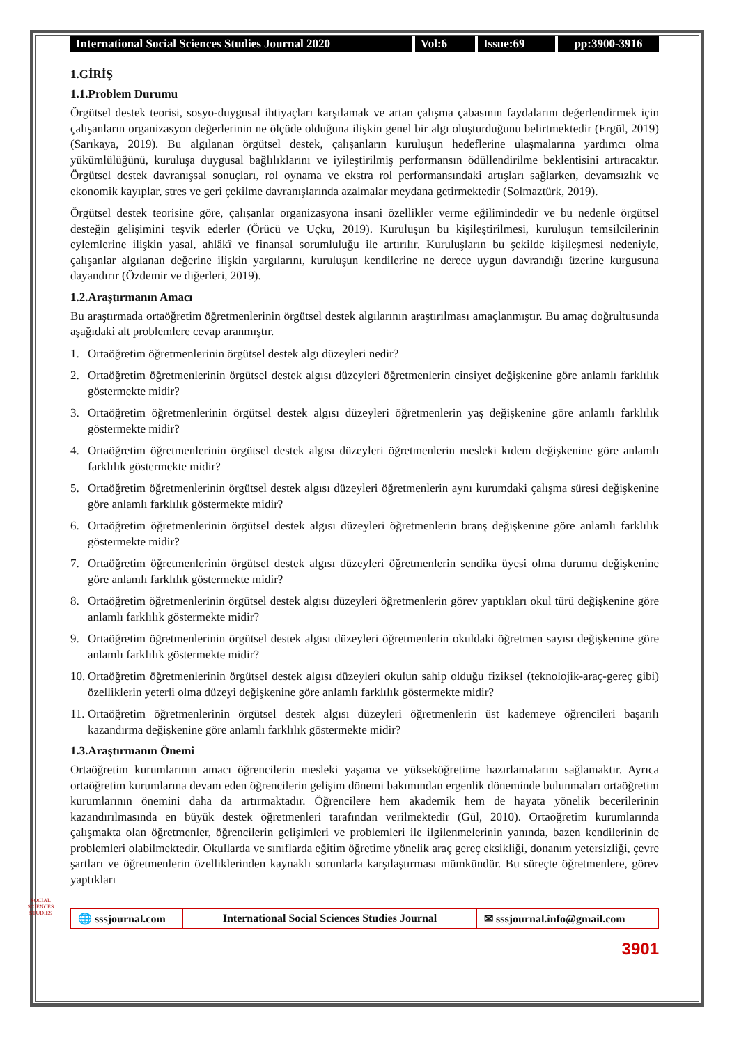International Social Sciences Studies Journal 2020
Vol:6 Issue:69 pp:3900-3916
1.GİRİŞ
1.1.Problem Durumu
Örgütsel destek teorisi, sosyo-duygusal ihtiyaçları karşılamak ve artan çalışma çabasının faydalarını değerlendirmek için çalışanların organizasyon değerlerinin ne ölçüde olduğuna ilişkin genel bir algı oluşturduğunu belirtmektedir (Ergül, 2019) (Sarıkaya, 2019). Bu algılanan örgütsel destek, çalışanların kuruluşun hedeflerine ulaşmalarına yardımcı olma yükümlülüğünü, kuruluşa duygusal bağlılıklarını ve iyileştirilmiş performansın ödüllendirilme beklentisini artıracaktır. Örgütsel destek davranışsal sonuçları, rol oynama ve ekstra rol performansındaki artışları sağlarken, devamsızlık ve ekonomik kayıplar, stres ve geri çekilme davranışlarında azalmalar meydana getirmektedir (Solmaztürk, 2019).
Örgütsel destek teorisine göre, çalışanlar organizasyona insani özellikler verme eğilimindedir ve bu nedenle örgütsel desteğin gelişimini teşvik ederler (Örücü ve Uçku, 2019). Kuruluşun bu kişileştirilmesi, kuruluşun temsilcilerinin eylemlerine ilişkin yasal, ahlâkî ve finansal sorumluluğu ile artırılır. Kuruluşların bu şekilde kişileşmesi nedeniyle, çalışanlar algılanan değerine ilişkin yargılarını, kuruluşun kendilerine ne derece uygun davrandığı üzerine kurgusuna dayandırır (Özdemir ve diğerleri, 2019).
1.2.Araştırmanın Amacı
Bu araştırmada ortaöğretim öğretmenlerinin örgütsel destek algılarının araştırılması amaçlanmıştır. Bu amaç doğrultusunda aşağıdaki alt problemlere cevap aranmıştır.
1. Ortaöğretim öğretmenlerinin örgütsel destek algı düzeyleri nedir?
2. Ortaöğretim öğretmenlerinin örgütsel destek algısı düzeyleri öğretmenlerin cinsiyet değişkenine göre anlamlı farklılık göstermekte midir?
3. Ortaöğretim öğretmenlerinin örgütsel destek algısı düzeyleri öğretmenlerin yaş değişkenine göre anlamlı farklılık göstermekte midir?
4. Ortaöğretim öğretmenlerinin örgütsel destek algısı düzeyleri öğretmenlerin mesleki kıdem değişkenine göre anlamlı farklılık göstermekte midir?
5. Ortaöğretim öğretmenlerinin örgütsel destek algısı düzeyleri öğretmenlerin aynı kurumdaki çalışma süresi değişkenine göre anlamlı farklılık göstermekte midir?
6. Ortaöğretim öğretmenlerinin örgütsel destek algısı düzeyleri öğretmenlerin branş değişkenine göre anlamlı farklılık göstermekte midir?
7. Ortaöğretim öğretmenlerinin örgütsel destek algısı düzeyleri öğretmenlerin sendika üyesi olma durumu değişkenine göre anlamlı farklılık göstermekte midir?
8. Ortaöğretim öğretmenlerinin örgütsel destek algısı düzeyleri öğretmenlerin görev yaptıkları okul türü değişkenine göre anlamlı farklılık göstermekte midir?
9. Ortaöğretim öğretmenlerinin örgütsel destek algısı düzeyleri öğretmenlerin okuldaki öğretmen sayısı değişkenine göre anlamlı farklılık göstermekte midir?
10.
Ortaöğretim öğretmenlerinin örgütsel destek algısı düzeyleri okulun sahip olduğu fiziksel (teknolojik-araç-gereç gibi) özelliklerin yeterli olma düzeyi değişkenine göre anlamlı farklılık göstermekte midir?
11.
Ortaöğretim öğretmenlerinin örgütsel destek algısı düzeyleri öğretmenlerin üst kademeye öğrencileri başarılı kazandırma değişkenine göre anlamlı farklılık göstermekte midir?
1.3.Araştırmanın Önemi
Ortaöğretim kurumlarının amacı öğrencilerin mesleki yaşama ve yükseköğretime hazırlamalarını sağlamaktır. Ayrıca ortaöğretim kurumlarına devam eden öğrencilerin gelişim dönemi bakımından ergenlik döneminde bulunmaları ortaöğretim kurumlarının önemini daha da artırmaktadır. Öğrencilere hem akademik hem de hayata yönelik becerilerinin kazandırılmasında en büyük destek öğretmenleri tarafından verilmektedir (Gül, 2010). Ortaöğretim kurumlarında çalışmakta olan öğretmenler, öğrencilerin gelişimleri ve problemleri ile ilgilenmelerinin yanında, bazen kendilerinin de problemleri olabilmektedir. Okullarda ve sınıflarda eğitim öğretime yönelik araç gereç eksikliği, donanım yetersizliği, çevre şartları ve öğretmenlerin özelliklerinden kaynaklı sorunlarla karşılaştırması mümkündür. Bu süreçte öğretmenlere, görev yaptıkları
SOCIAL SCIENCES STUDIES
🌐 sssjournal.com
International Social Sciences Studies Journal
✉ sssjournal.info@gmail.com
3901